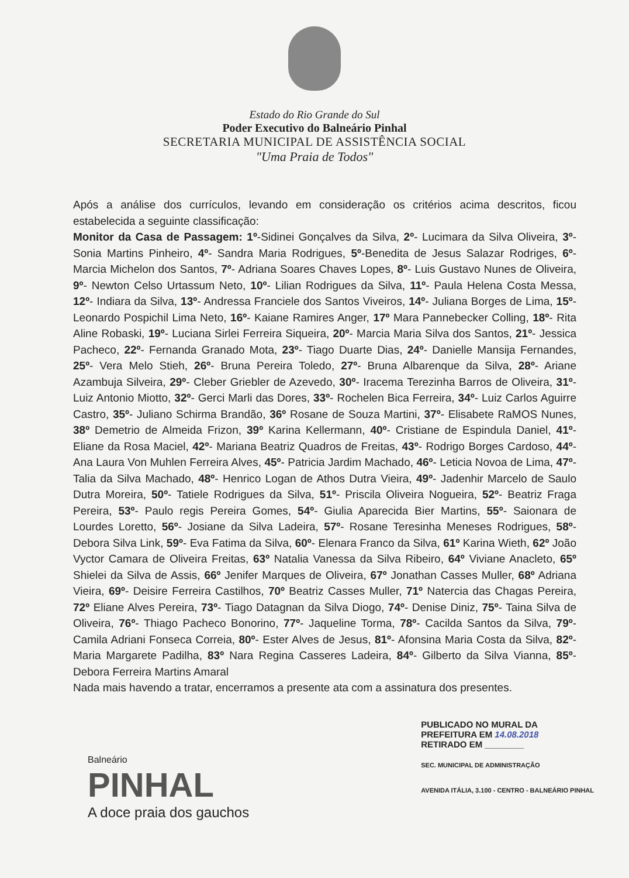Estado do Rio Grande do Sul
Poder Executivo do Balneário Pinhal
SECRETARIA MUNICIPAL DE ASSISTÊNCIA SOCIAL
"Uma Praia de Todos"
Após a análise dos currículos, levando em consideração os critérios acima descritos, ficou estabelecida a seguinte classificação:
Monitor da Casa de Passagem: 1º-Sidinei Gonçalves da Silva, 2º- Lucimara da Silva Oliveira, 3º- Sonia Martins Pinheiro, 4º- Sandra Maria Rodrigues, 5º-Benedita de Jesus Salazar Rodriges, 6º-Marcia Michelon dos Santos, 7º- Adriana Soares Chaves Lopes, 8º- Luis Gustavo Nunes de Oliveira, 9º- Newton Celso Urtassum Neto, 10º- Lilian Rodrigues da Silva, 11º- Paula Helena Costa Messa, 12º- Indiara da Silva, 13º- Andressa Franciele dos Santos Viveiros, 14º- Juliana Borges de Lima, 15º- Leonardo Pospichil Lima Neto, 16º- Kaiane Ramires Anger, 17º Mara Pannebecker Colling, 18º- Rita Aline Robaski, 19º- Luciana Sirlei Ferreira Siqueira, 20º- Marcia Maria Silva dos Santos, 21º- Jessica Pacheco, 22º- Fernanda Granado Mota, 23º- Tiago Duarte Dias, 24º- Danielle Mansija Fernandes, 25º- Vera Melo Stieh, 26º- Bruna Pereira Toledo, 27º- Bruna Albarenque da Silva, 28º- Ariane Azambuja Silveira, 29º- Cleber Griebler de Azevedo, 30º- Iracema Terezinha Barros de Oliveira, 31º- Luiz Antonio Miotto, 32º- Gerci Marli das Dores, 33º- Rochelen Bica Ferreira, 34º- Luiz Carlos Aguirre Castro, 35º- Juliano Schirma Brandão, 36º Rosane de Souza Martini, 37º- Elisabete RaMOS Nunes, 38º Demetrio de Almeida Frizon, 39º Karina Kellermann, 40º- Cristiane de Espindula Daniel, 41º- Eliane da Rosa Maciel, 42º- Mariana Beatriz Quadros de Freitas, 43º- Rodrigo Borges Cardoso, 44º- Ana Laura Von Muhlen Ferreira Alves, 45º- Patricia Jardim Machado, 46º- Leticia Novoa de Lima, 47º- Talia da Silva Machado, 48º- Henrico Logan de Athos Dutra Vieira, 49º- Jadenhir Marcelo de Saulo Dutra Moreira, 50º- Tatiele Rodrigues da Silva, 51º- Priscila Oliveira Nogueira, 52º- Beatriz Fraga Pereira, 53º- Paulo regis Pereira Gomes, 54º- Giulia Aparecida Bier Martins, 55º- Saionara de Lourdes Loretto, 56º- Josiane da Silva Ladeira, 57º- Rosane Teresinha Meneses Rodrigues, 58º- Debora Silva Link, 59º- Eva Fatima da Silva, 60º- Elenara Franco da Silva, 61º Karina Wieth, 62º João Vyctor Camara de Oliveira Freitas, 63º Natalia Vanessa da Silva Ribeiro, 64º Viviane Anacleto, 65º Shielei da Silva de Assis, 66º Jenifer Marques de Oliveira, 67º Jonathan Casses Muller, 68º Adriana Vieira, 69º- Deisire Ferreira Castilhos, 70º Beatriz Casses Muller, 71º Natercia das Chagas Pereira, 72º Eliane Alves Pereira, 73º- Tiago Datagnan da Silva Diogo, 74º- Denise Diniz, 75º- Taina Silva de Oliveira, 76º- Thiago Pacheco Bonorino, 77º- Jaqueline Torma, 78º- Cacilda Santos da Silva, 79º- Camila Adriani Fonseca Correia, 80º- Ester Alves de Jesus, 81º- Afonsina Maria Costa da Silva, 82º- Maria Margarete Padilha, 83º Nara Regina Casseres Ladeira, 84º- Gilberto da Silva Vianna, 85º- Debora Ferreira Martins Amaral
Nada mais havendo a tratar, encerramos a presente ata com a assinatura dos presentes.
Balneário
PINHAL
A doce praia dos gauchos
PUBLICADO NO MURAL DA
PREFEITURA EM 14.08.2018
RETIRADO EM ________
SEC. MUNICIPAL DE ADMINISTRAÇÃO
AVENIDA ITÁLIA, 3.100 - CENTRO - BALNEÁRIO PINHAL